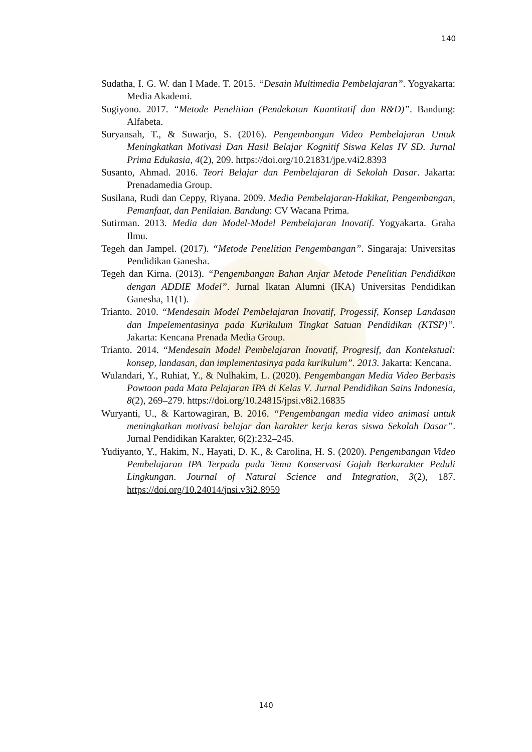140
Sudatha, I. G. W. dan I Made. T. 2015. “Desain Multimedia Pembelajaran”. Yogyakarta: Media Akademi.
Sugiyono. 2017. “Metode Penelitian (Pendekatan Kuantitatif dan R&D)”. Bandung: Alfabeta.
Suryansah, T., & Suwarjo, S. (2016). Pengembangan Video Pembelajaran Untuk Meningkatkan Motivasi Dan Hasil Belajar Kognitif Siswa Kelas IV SD. Jurnal Prima Edukasia, 4(2), 209. https://doi.org/10.21831/jpe.v4i2.8393
Susanto, Ahmad. 2016. Teori Belajar dan Pembelajaran di Sekolah Dasar. Jakarta: Prenadamedia Group.
Susilana, Rudi dan Ceppy, Riyana. 2009. Media Pembelajaran-Hakikat, Pengembangan, Pemanfaat, dan Penilaian. Bandung: CV Wacana Prima.
Sutirman. 2013. Media dan Model-Model Pembelajaran Inovatif. Yogyakarta. Graha Ilmu.
Tegeh dan Jampel. (2017). “Metode Penelitian Pengembangan”. Singaraja: Universitas Pendidikan Ganesha.
Tegeh dan Kirna. (2013). “Pengembangan Bahan Anjar Metode Penelitian Pendidikan dengan ADDIE Model”. Jurnal Ikatan Alumni (IKA) Universitas Pendidikan Ganesha, 11(1).
Trianto. 2010. “Mendesain Model Pembelajaran Inovatif, Progessif, Konsep Landasan dan Impelementasinya pada Kurikulum Tingkat Satuan Pendidikan (KTSP)”. Jakarta: Kencana Prenada Media Group.
Trianto. 2014. “Mendesain Model Pembelajaran Inovatif, Progresif, dan Kontekstual: konsep, landasan, dan implementasinya pada kurikulum”. 2013. Jakarta: Kencana.
Wulandari, Y., Ruhiat, Y., & Nulhakim, L. (2020). Pengembangan Media Video Berbasis Powtoon pada Mata Pelajaran IPA di Kelas V. Jurnal Pendidikan Sains Indonesia, 8(2), 269–279. https://doi.org/10.24815/jpsi.v8i2.16835
Wuryanti, U., & Kartowagiran, B. 2016. “Pengembangan media video animasi untuk meningkatkan motivasi belajar dan karakter kerja keras siswa Sekolah Dasar”. Jurnal Pendidikan Karakter, 6(2):232–245.
Yudiyanto, Y., Hakim, N., Hayati, D. K., & Carolina, H. S. (2020). Pengembangan Video Pembelajaran IPA Terpadu pada Tema Konservasi Gajah Berkarakter Peduli Lingkungan. Journal of Natural Science and Integration, 3(2), 187. https://doi.org/10.24014/jnsi.v3i2.8959
140